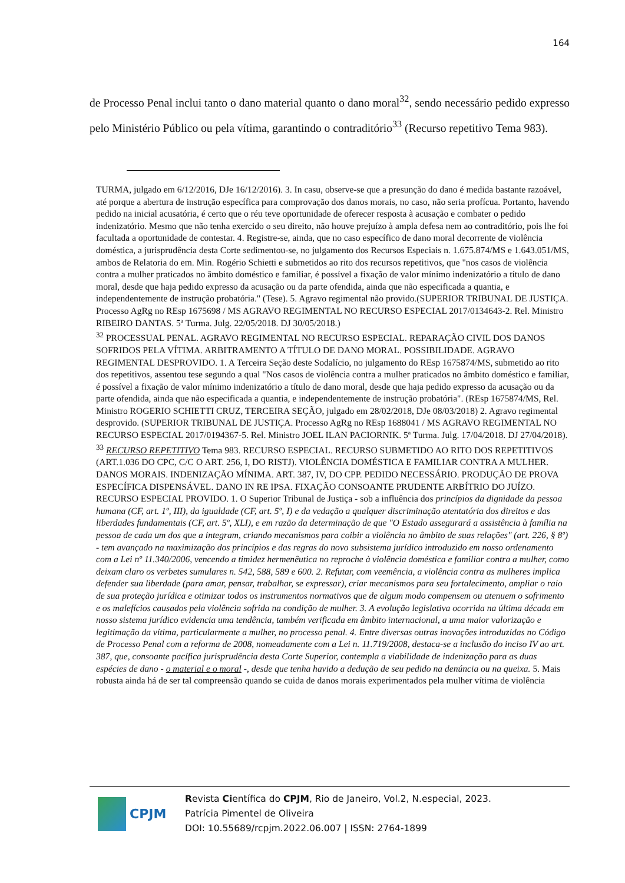164
de Processo Penal inclui tanto o dano material quanto o dano moral<sup>32</sup>, sendo necessário pedido expresso pelo Ministério Público ou pela vítima, garantindo o contraditório<sup>33</sup> (Recurso repetitivo Tema 983).
TURMA, julgado em 6/12/2016, DJe 16/12/2016). 3. In casu, observe-se que a presunção do dano é medida bastante razoável, até porque a abertura de instrução específica para comprovação dos danos morais, no caso, não seria profícua. Portanto, havendo pedido na inicial acusatória, é certo que o réu teve oportunidade de oferecer resposta à acusação e combater o pedido indenizatório. Mesmo que não tenha exercido o seu direito, não houve prejuízo à ampla defesa nem ao contraditório, pois lhe foi facultada a oportunidade de contestar. 4. Registre-se, ainda, que no caso específico de dano moral decorrente de violência doméstica, a jurisprudência desta Corte sedimentou-se, no julgamento dos Recursos Especiais n. 1.675.874/MS e 1.643.051/MS, ambos de Relatoria do em. Min. Rogério Schietti e submetidos ao rito dos recursos repetitivos, que "nos casos de violência contra a mulher praticados no âmbito doméstico e familiar, é possível a fixação de valor mínimo indenizatório a título de dano moral, desde que haja pedido expresso da acusação ou da parte ofendida, ainda que não especificada a quantia, e independentemente de instrução probatória." (Tese). 5. Agravo regimental não provido.(SUPERIOR TRIBUNAL DE JUSTIÇA. Processo AgRg no REsp 1675698 / MS AGRAVO REGIMENTAL NO RECURSO ESPECIAL 2017/0134643-2. Rel. Ministro RIBEIRO DANTAS. 5ª Turma. Julg. 22/05/2018. DJ 30/05/2018.)
<sup>32</sup> PROCESSUAL PENAL. AGRAVO REGIMENTAL NO RECURSO ESPECIAL. REPARAÇÃO CIVIL DOS DANOS SOFRIDOS PELA VÍTIMA. ARBITRAMENTO A TÍTULO DE DANO MORAL. POSSIBILIDADE. AGRAVO REGIMENTAL DESPROVIDO. 1. A Terceira Seção deste Sodalício, no julgamento do REsp 1675874/MS, submetido ao rito dos repetitivos, assentou tese segundo a qual "Nos casos de violência contra a mulher praticados no âmbito doméstico e familiar, é possível a fixação de valor mínimo indenizatório a título de dano moral, desde que haja pedido expresso da acusação ou da parte ofendida, ainda que não especificada a quantia, e independentemente de instrução probatória". (REsp 1675874/MS, Rel. Ministro ROGERIO SCHIETTI CRUZ, TERCEIRA SEÇÃO, julgado em 28/02/2018, DJe 08/03/2018) 2. Agravo regimental desprovido. (SUPERIOR TRIBUNAL DE JUSTIÇA. Processo AgRg no REsp 1688041 / MS AGRAVO REGIMENTAL NO RECURSO ESPECIAL 2017/0194367-5. Rel. Ministro JOEL ILAN PACIORNIK. 5ª Turma. Julg. 17/04/2018. DJ 27/04/2018).
<sup>33</sup> RECURSO REPETITIVO Tema 983. RECURSO ESPECIAL. RECURSO SUBMETIDO AO RITO DOS REPETITIVOS (ART.1.036 DO CPC, C/C O ART. 256, I, DO RISTJ). VIOLÊNCIA DOMÉSTICA E FAMILIAR CONTRA A MULHER. DANOS MORAIS. INDENIZAÇÃO MÍNIMA. ART. 387, IV, DO CPP. PEDIDO NECESSÁRIO. PRODUÇÃO DE PROVA ESPECÍFICA DISPENSÁVEL. DANO IN RE IPSA. FIXAÇÃO CONSOANTE PRUDENTE ARBÍTRIO DO JUÍZO. RECURSO ESPECIAL PROVIDO. 1. O Superior Tribunal de Justiça - sob a influência dos princípios da dignidade da pessoa humana (CF, art. 1º, III), da igualdade (CF, art. 5º, I) e da vedação a qualquer discriminação atentatória dos direitos e das liberdades fundamentais (CF, art. 5º, XLI), e em razão da determinação de que "O Estado assegurará a assistência à família na pessoa de cada um dos que a integram, criando mecanismos para coibir a violência no âmbito de suas relações" (art. 226, § 8º) - tem avançado na maximização dos princípios e das regras do novo subsistema jurídico introduzido em nosso ordenamento com a Lei nº 11.340/2006, vencendo a timidez hermenêutica no reproche à violência doméstica e familiar contra a mulher, como deixam claro os verbetes sumulares n. 542, 588, 589 e 600. 2. Refutar, com veemência, a violência contra as mulheres implica defender sua liberdade (para amar, pensar, trabalhar, se expressar), criar mecanismos para seu fortalecimento, ampliar o raio de sua proteção jurídica e otimizar todos os instrumentos normativos que de algum modo compensem ou atenuem o sofrimento e os malefícios causados pela violência sofrida na condição de mulher. 3. A evolução legislativa ocorrida na última década em nosso sistema jurídico evidencia uma tendência, também verificada em âmbito internacional, a uma maior valorização e legitimação da vítima, particularmente a mulher, no processo penal. 4. Entre diversas outras inovações introduzidas no Código de Processo Penal com a reforma de 2008, nomeadamente com a Lei n. 11.719/2008, destaca-se a inclusão do inciso IV ao art. 387, que, consoante pacífica jurisprudência desta Corte Superior, contempla a viabilidade de indenização para as duas espécies de dano - o material e o moral -, desde que tenha havido a dedução de seu pedido na denúncia ou na queixa. 5. Mais robusta ainda há de ser tal compreensão quando se cuida de danos morais experimentados pela mulher vítima de violência
CPJM
Revista Científica do CPJM, Rio de Janeiro, Vol.2, N.especial, 2023.
Patrícia Pimentel de Oliveira
DOI: 10.55689/rcpjm.2022.06.007 | ISSN: 2764-1899